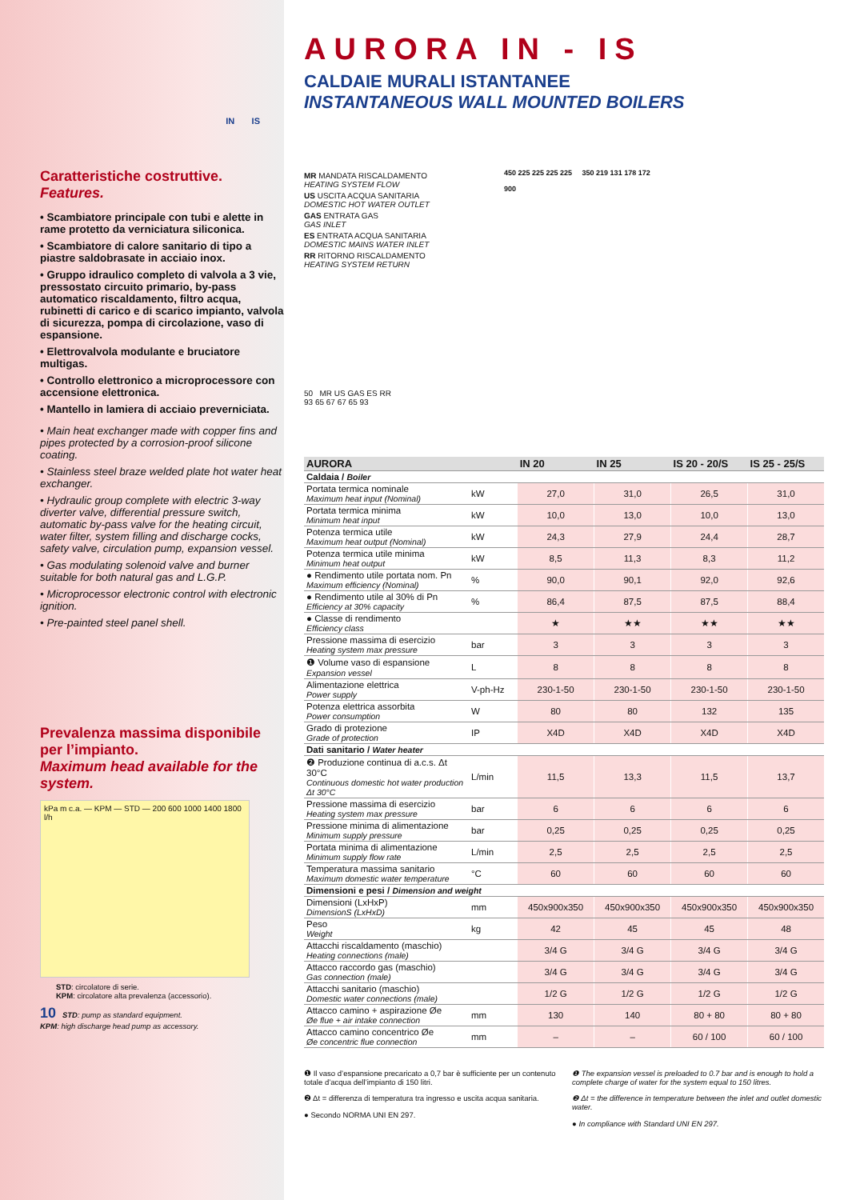IN IS
Caratteristiche costruttive.
Features.
• Scambiatore principale con tubi e alette in rame protetto da verniciatura siliconica.
• Scambiatore di calore sanitario di tipo a piastre saldobrasate in acciaio inox.
• Gruppo idraulico completo di valvola a 3 vie, pressostato circuito primario, by-pass automatico riscaldamento, filtro acqua, rubinetti di carico e di scarico impianto, valvola di sicurezza, pompa di circolazione, vaso di espansione.
• Elettrovalvola modulante e bruciatore multigas.
• Controllo elettronico a microprocessore con accensione elettronica.
• Mantello in lamiera di acciaio preverniciata.
• Main heat exchanger made with copper fins and pipes protected by a corrosion-proof silicone coating.
• Stainless steel braze welded plate hot water heat exchanger.
• Hydraulic group complete with electric 3-way diverter valve, differential pressure switch, automatic by-pass valve for the heating circuit, water filter, system filling and discharge cocks, safety valve, circulation pump, expansion vessel.
• Gas modulating solenoid valve and burner suitable for both natural gas and L.G.P.
• Microprocessor electronic control with electronic ignition.
• Pre-painted steel panel shell.
Prevalenza massima disponibile per l’impianto.
Maximum head available for the system.
kPa m c.a. — KPM — STD — 200 600 1000 1400 1800 l/h
STD: circolatore di serie.
KPM: circolatore alta prevalenza (accessorio).
10 STD: pump as standard equipment.
KPM: high discharge head pump as accessory.
AURORA IN - IS
CALDAIE MURALI ISTANTANEE
INSTANTANEOUS WALL MOUNTED BOILERS
MR MANDATA RISCALDAMENTO
HEATING SYSTEM FLOW
US USCITA ACQUA SANITARIA
DOMESTIC HOT WATER OUTLET
GAS ENTRATA GAS
GAS INLET
ES ENTRATA ACQUA SANITARIA
DOMESTIC MAINS WATER INLET
RR RITORNO RISCALDAMENTO
HEATING SYSTEM RETURN
50 MR US GAS ES RR
93 65 67 67 65 93
450 225 225 225 225 350 219 131 178 172
900
| AURORA | | IN 20 | IN 25 | IS 20 - 20/S | IS 25 - 25/S |
| --- | --- | --- | --- | --- | --- |
| Caldaia / Boiler | | | | | |
| Portata termica nominale Maximum heat input (Nominal) | kW | 27,0 | 31,0 | 26,5 | 31,0 |
| Portata termica minima Minimum heat input | kW | 10,0 | 13,0 | 10,0 | 13,0 |
| Potenza termica utile Maximum heat output (Nominal) | kW | 24,3 | 27,9 | 24,4 | 28,7 |
| Potenza termica utile minima Minimum heat output | kW | 8,5 | 11,3 | 8,3 | 11,2 |
| ● Rendimento utile portata nom. Pn Maximum efficiency (Nominal) | % | 90,0 | 90,1 | 92,0 | 92,6 |
| ● Rendimento utile al 30% di Pn Efficiency at 30% capacity | % | 86,4 | 87,5 | 87,5 | 88,4 |
| ● Classe di rendimento Efficiency class | | ★ | ★★ | ★★ | ★★ |
| Pressione massima di esercizio Heating system max pressure | bar | 3 | 3 | 3 | 3 |
| ❶ Volume vaso di espansione Expansion vessel | L | 8 | 8 | 8 | 8 |
| Alimentazione elettrica Power supply | V-ph-Hz | 230-1-50 | 230-1-50 | 230-1-50 | 230-1-50 |
| Potenza elettrica assorbita Power consumption | W | 80 | 80 | 132 | 135 |
| Grado di protezione Grade of protection | IP | X4D | X4D | X4D | X4D |
| Dati sanitario / Water heater | | | | | |
| ❷ Produzione continua di a.c.s. Δt 30°C Continuous domestic hot water production Δt 30°C | L/min | 11,5 | 13,3 | 11,5 | 13,7 |
| Pressione massima di esercizio Heating system max pressure | bar | 6 | 6 | 6 | 6 |
| Pressione minima di alimentazione Minimum supply pressure | bar | 0,25 | 0,25 | 0,25 | 0,25 |
| Portata minima di alimentazione Minimum supply flow rate | L/min | 2,5 | 2,5 | 2,5 | 2,5 |
| Temperatura massima sanitario Maximum domestic water temperature | °C | 60 | 60 | 60 | 60 |
| Dimensioni e pesi / Dimension and weight | | | | | |
| Dimensioni (LxHxP) DimensionS (LxHxD) | mm | 450x900x350 | 450x900x350 | 450x900x350 | 450x900x350 |
| Peso Weight | kg | 42 | 45 | 45 | 48 |
| Attacchi riscaldamento (maschio) Heating connections (male) | | 3/4 G | 3/4 G | 3/4 G | 3/4 G |
| Attacco raccordo gas (maschio) Gas connection (male) | | 3/4 G | 3/4 G | 3/4 G | 3/4 G |
| Attacchi sanitario (maschio) Domestic water connections (male) | | 1/2 G | 1/2 G | 1/2 G | 1/2 G |
| Attacco camino + aspirazione Øe Øe flue + air intake connection | mm | 130 | 140 | 80 + 80 | 80 + 80 |
| Attacco camino concentrico Øe Øe concentric flue connection | mm | – | – | 60 / 100 | 60 / 100 |
❶ Il vaso d’espansione precaricato a 0,7 bar è sufficiente per un contenuto totale d’acqua dell’impianto di 150 litri.
❷ Δt = differenza di temperatura tra ingresso e uscita acqua sanitaria.
● Secondo NORMA UNI EN 297.
❶ The expansion vessel is preloaded to 0.7 bar and is enough to hold a complete charge of water for the system equal to 150 litres.
❷ Δt = the difference in temperature between the inlet and outlet domestic water.
● In compliance with Standard UNI EN 297.